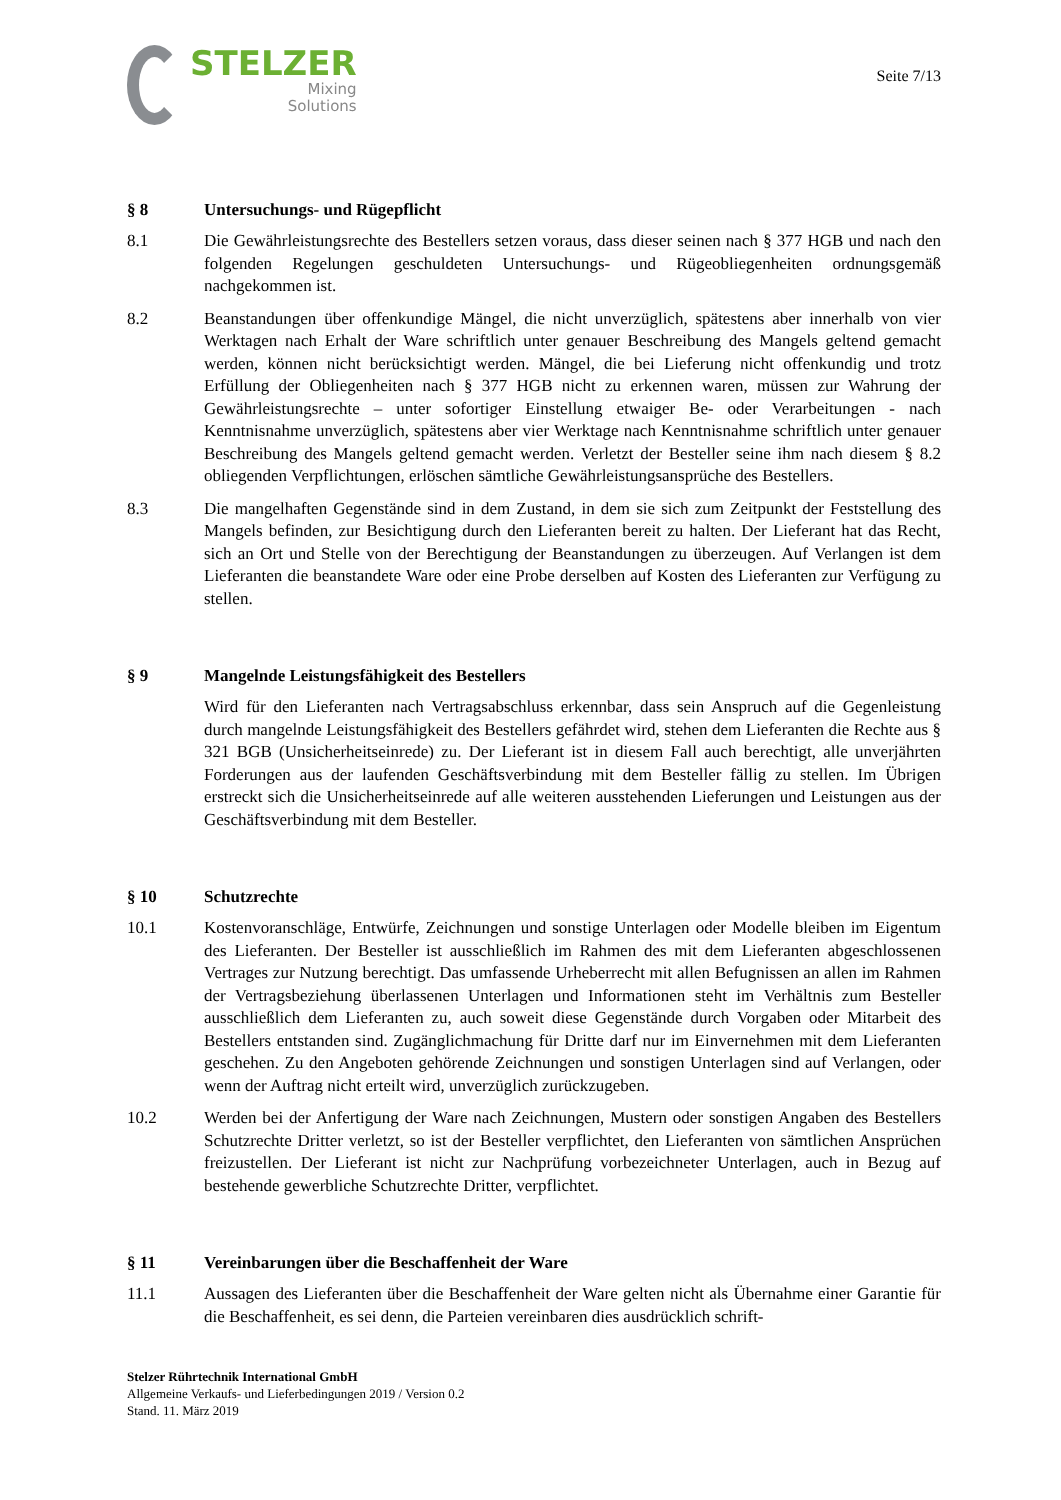STELZER
Mixing
Solutions
Seite 7/13
§ 8 Untersuchungs- und Rügepflicht
8.1 Die Gewährleistungsrechte des Bestellers setzen voraus, dass dieser seinen nach § 377 HGB und nach den folgenden Regelungen geschuldeten Untersuchungs- und Rügeobliegenheiten ordnungsgemäß nachgekommen ist.
8.2 Beanstandungen über offenkundige Mängel, die nicht unverzüglich, spätestens aber innerhalb von vier Werktagen nach Erhalt der Ware schriftlich unter genauer Beschreibung des Mangels geltend gemacht werden, können nicht berücksichtigt werden. Mängel, die bei Lieferung nicht offenkundig und trotz Erfüllung der Obliegenheiten nach § 377 HGB nicht zu erkennen waren, müssen zur Wahrung der Gewährleistungsrechte – unter sofortiger Einstellung etwaiger Be- oder Verarbeitungen - nach Kenntnisnahme unverzüglich, spätestens aber vier Werktage nach Kenntnisnahme schriftlich unter genauer Beschreibung des Mangels geltend gemacht werden. Verletzt der Besteller seine ihm nach diesem § 8.2 obliegenden Verpflichtungen, erlöschen sämtliche Gewährleistungsansprüche des Bestellers.
8.3 Die mangelhaften Gegenstände sind in dem Zustand, in dem sie sich zum Zeitpunkt der Feststellung des Mangels befinden, zur Besichtigung durch den Lieferanten bereit zu halten. Der Lieferant hat das Recht, sich an Ort und Stelle von der Berechtigung der Beanstandungen zu überzeugen. Auf Verlangen ist dem Lieferanten die beanstandete Ware oder eine Probe derselben auf Kosten des Lieferanten zur Verfügung zu stellen.
§ 9 Mangelnde Leistungsfähigkeit des Bestellers
Wird für den Lieferanten nach Vertragsabschluss erkennbar, dass sein Anspruch auf die Gegenleistung durch mangelnde Leistungsfähigkeit des Bestellers gefährdet wird, stehen dem Lieferanten die Rechte aus § 321 BGB (Unsicherheitseinrede) zu. Der Lieferant ist in diesem Fall auch berechtigt, alle unverjährten Forderungen aus der laufenden Geschäftsverbindung mit dem Besteller fällig zu stellen. Im Übrigen erstreckt sich die Unsicherheitseinrede auf alle weiteren ausstehenden Lieferungen und Leistungen aus der Geschäftsverbindung mit dem Besteller.
§ 10 Schutzrechte
10.1 Kostenvoranschläge, Entwürfe, Zeichnungen und sonstige Unterlagen oder Modelle bleiben im Eigentum des Lieferanten. Der Besteller ist ausschließlich im Rahmen des mit dem Lieferanten abgeschlossenen Vertrages zur Nutzung berechtigt. Das umfassende Urheberrecht mit allen Befugnissen an allen im Rahmen der Vertragsbeziehung überlassenen Unterlagen und Informationen steht im Verhältnis zum Besteller ausschließlich dem Lieferanten zu, auch soweit diese Gegenstände durch Vorgaben oder Mitarbeit des Bestellers entstanden sind. Zugänglichmachung für Dritte darf nur im Einvernehmen mit dem Lieferanten geschehen. Zu den Angeboten gehörende Zeichnungen und sonstigen Unterlagen sind auf Verlangen, oder wenn der Auftrag nicht erteilt wird, unverzüglich zurückzugeben.
10.2 Werden bei der Anfertigung der Ware nach Zeichnungen, Mustern oder sonstigen Angaben des Bestellers Schutzrechte Dritter verletzt, so ist der Besteller verpflichtet, den Lieferanten von sämtlichen Ansprüchen freizustellen. Der Lieferant ist nicht zur Nachprüfung vorbezeichneter Unterlagen, auch in Bezug auf bestehende gewerbliche Schutzrechte Dritter, verpflichtet.
§ 11 Vereinbarungen über die Beschaffenheit der Ware
11.1 Aussagen des Lieferanten über die Beschaffenheit der Ware gelten nicht als Übernahme einer Garantie für die Beschaffenheit, es sei denn, die Parteien vereinbaren dies ausdrücklich schrift-
Stelzer Rührtechnik International GmbH
Allgemeine Verkaufs- und Lieferbedingungen 2019 / Version 0.2
Stand. 11. März 2019